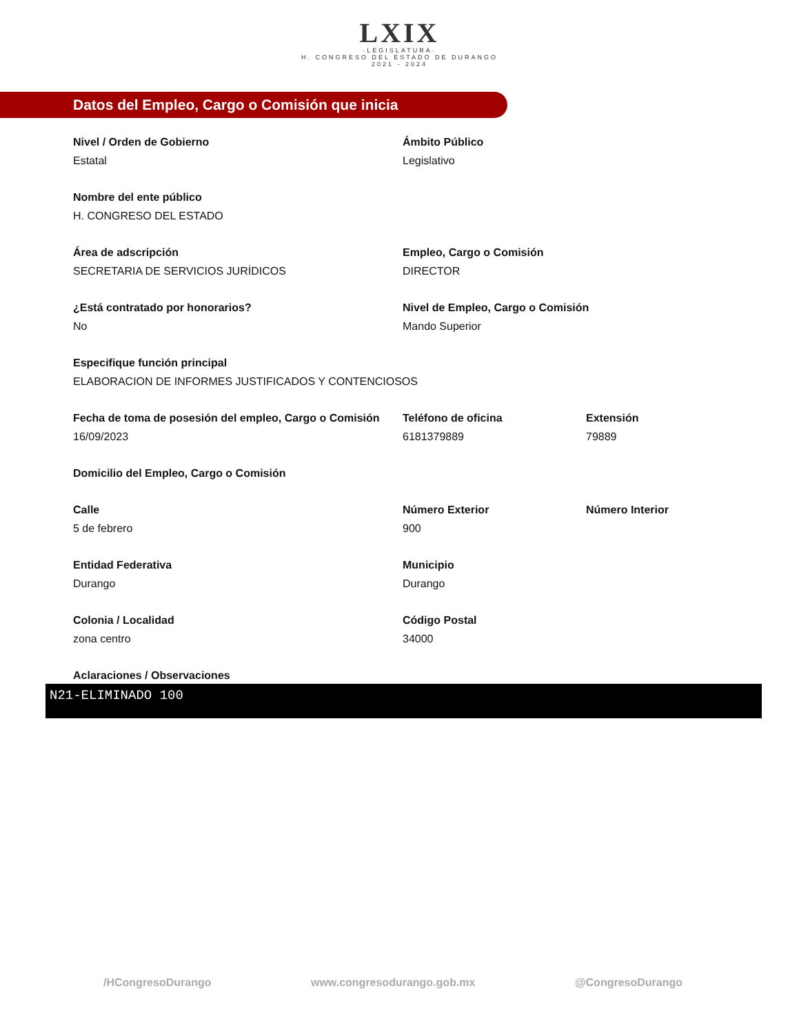LXIX
·LEGISLATURA·
H. CONGRESO DEL ESTADO DE DURANGO
2021 - 2024
Datos del Empleo, Cargo o Comisión que inicia
Nivel / Orden de Gobierno
Estatal
Ámbito Público
Legislativo
Nombre del ente público
H. CONGRESO DEL ESTADO
Área de adscripción
SECRETARIA DE SERVICIOS JURÍDICOS
Empleo, Cargo o Comisión
DIRECTOR
¿Está contratado por honorarios?
No
Nivel de Empleo, Cargo o Comisión
Mando Superior
Especifique función principal
ELABORACION DE INFORMES JUSTIFICADOS Y CONTENCIOSOS
Fecha de toma de posesión del empleo, Cargo o Comisión
16/09/2023
Teléfono de oficina
6181379889
Extensión
79889
Domicilio del Empleo, Cargo o Comisión
Calle
5 de febrero
Número Exterior
900
Número Interior
Entidad Federativa
Durango
Municipio
Durango
Colonia / Localidad
zona centro
Código Postal
34000
Aclaraciones / Observaciones
N21-ELIMINADO 100
/HCongresoDurango www.congresodurango.gob.mx @CongresoDurango